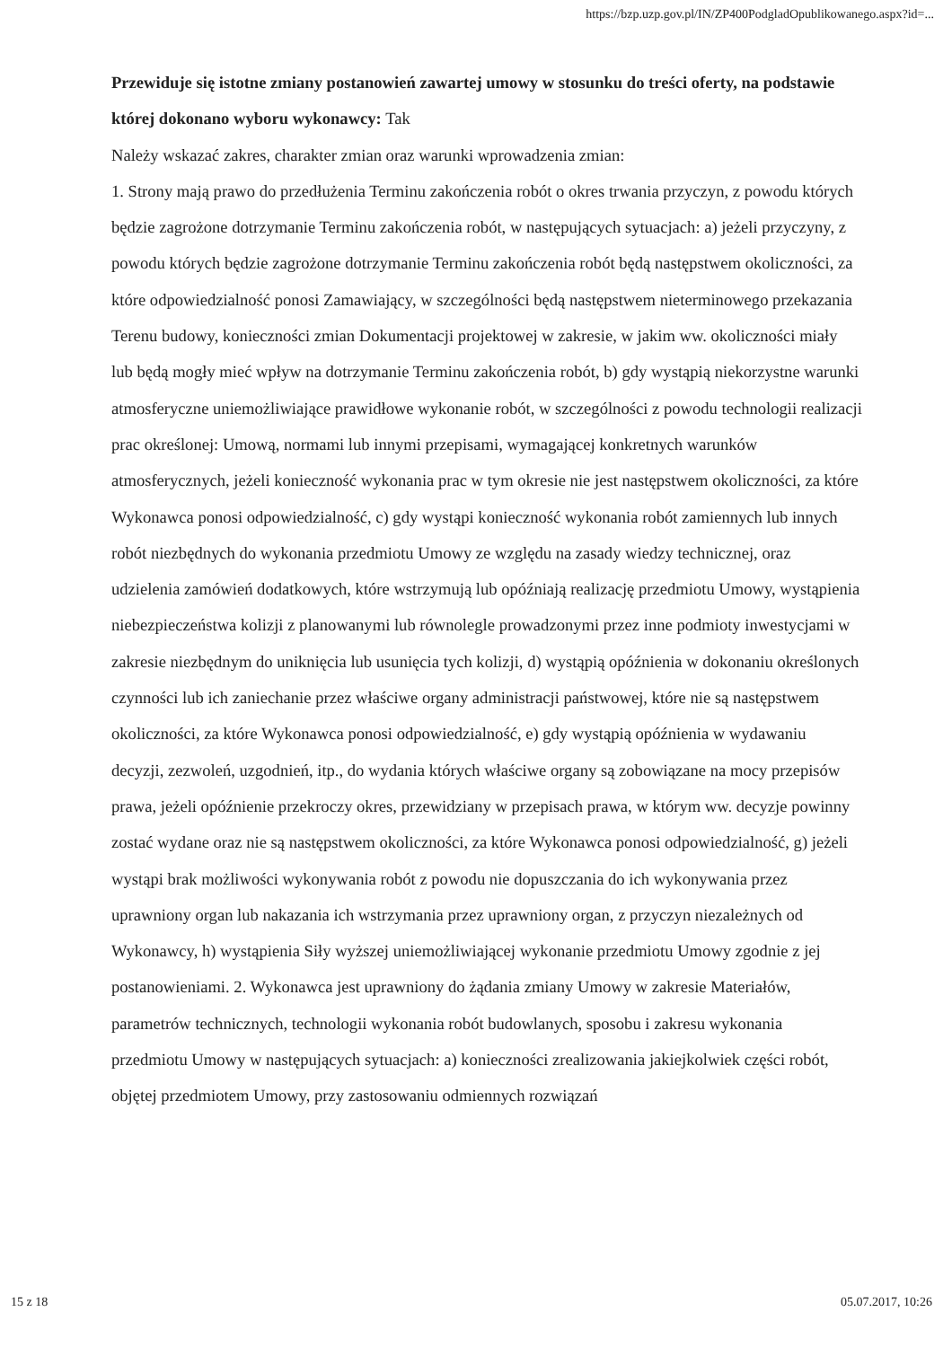https://bzp.uzp.gov.pl/IN/ZP400PodgladOpublikowanego.aspx?id=...
Przewiduje się istotne zmiany postanowień zawartej umowy w stosunku do treści oferty, na podstawie której dokonano wyboru wykonawcy: Tak
Należy wskazać zakres, charakter zmian oraz warunki wprowadzenia zmian:
1. Strony mają prawo do przedłużenia Terminu zakończenia robót o okres trwania przyczyn, z powodu których będzie zagrożone dotrzymanie Terminu zakończenia robót, w następujących sytuacjach: a) jeżeli przyczyny, z powodu których będzie zagrożone dotrzymanie Terminu zakończenia robót będą następstwem okoliczności, za które odpowiedzialność ponosi Zamawiający, w szczególności będą następstwem nieterminowego przekazania Terenu budowy, konieczności zmian Dokumentacji projektowej w zakresie, w jakim ww. okoliczności miały lub będą mogły mieć wpływ na dotrzymanie Terminu zakończenia robót, b) gdy wystąpią niekorzystne warunki atmosferyczne uniemożliwiające prawidłowe wykonanie robót, w szczególności z powodu technologii realizacji prac określonej: Umową, normami lub innymi przepisami, wymagającej konkretnych warunków atmosferycznych, jeżeli konieczność wykonania prac w tym okresie nie jest następstwem okoliczności, za które Wykonawca ponosi odpowiedzialność, c) gdy wystąpi konieczność wykonania robót zamiennych lub innych robót niezbędnych do wykonania przedmiotu Umowy ze względu na zasady wiedzy technicznej, oraz udzielenia zamówień dodatkowych, które wstrzymują lub opóźniają realizację przedmiotu Umowy, wystąpienia niebezpieczeństwa kolizji z planowanymi lub równolegle prowadzonymi przez inne podmioty inwestycjami w zakresie niezbędnym do uniknięcia lub usunięcia tych kolizji, d) wystąpią opóźnienia w dokonaniu określonych czynności lub ich zaniechanie przez właściwe organy administracji państwowej, które nie są następstwem okoliczności, za które Wykonawca ponosi odpowiedzialność, e) gdy wystąpią opóźnienia w wydawaniu decyzji, zezwoleń, uzgodnień, itp., do wydania których właściwe organy są zobowiązane na mocy przepisów prawa, jeżeli opóźnienie przekroczy okres, przewidziany w przepisach prawa, w którym ww. decyzje powinny zostać wydane oraz nie są następstwem okoliczności, za które Wykonawca ponosi odpowiedzialność, g) jeżeli wystąpi brak możliwości wykonywania robót z powodu nie dopuszczania do ich wykonywania przez uprawniony organ lub nakazania ich wstrzymania przez uprawniony organ, z przyczyn niezależnych od Wykonawcy, h) wystąpienia Siły wyższej uniemożliwiającej wykonanie przedmiotu Umowy zgodnie z jej postanowieniami. 2. Wykonawca jest uprawniony do żądania zmiany Umowy w zakresie Materiałów, parametrów technicznych, technologii wykonania robót budowlanych, sposobu i zakresu wykonania przedmiotu Umowy w następujących sytuacjach: a) konieczności zrealizowania jakiejkolwiek części robót, objętej przedmiotem Umowy, przy zastosowaniu odmiennych rozwiązań
15 z 18 05.07.2017, 10:26